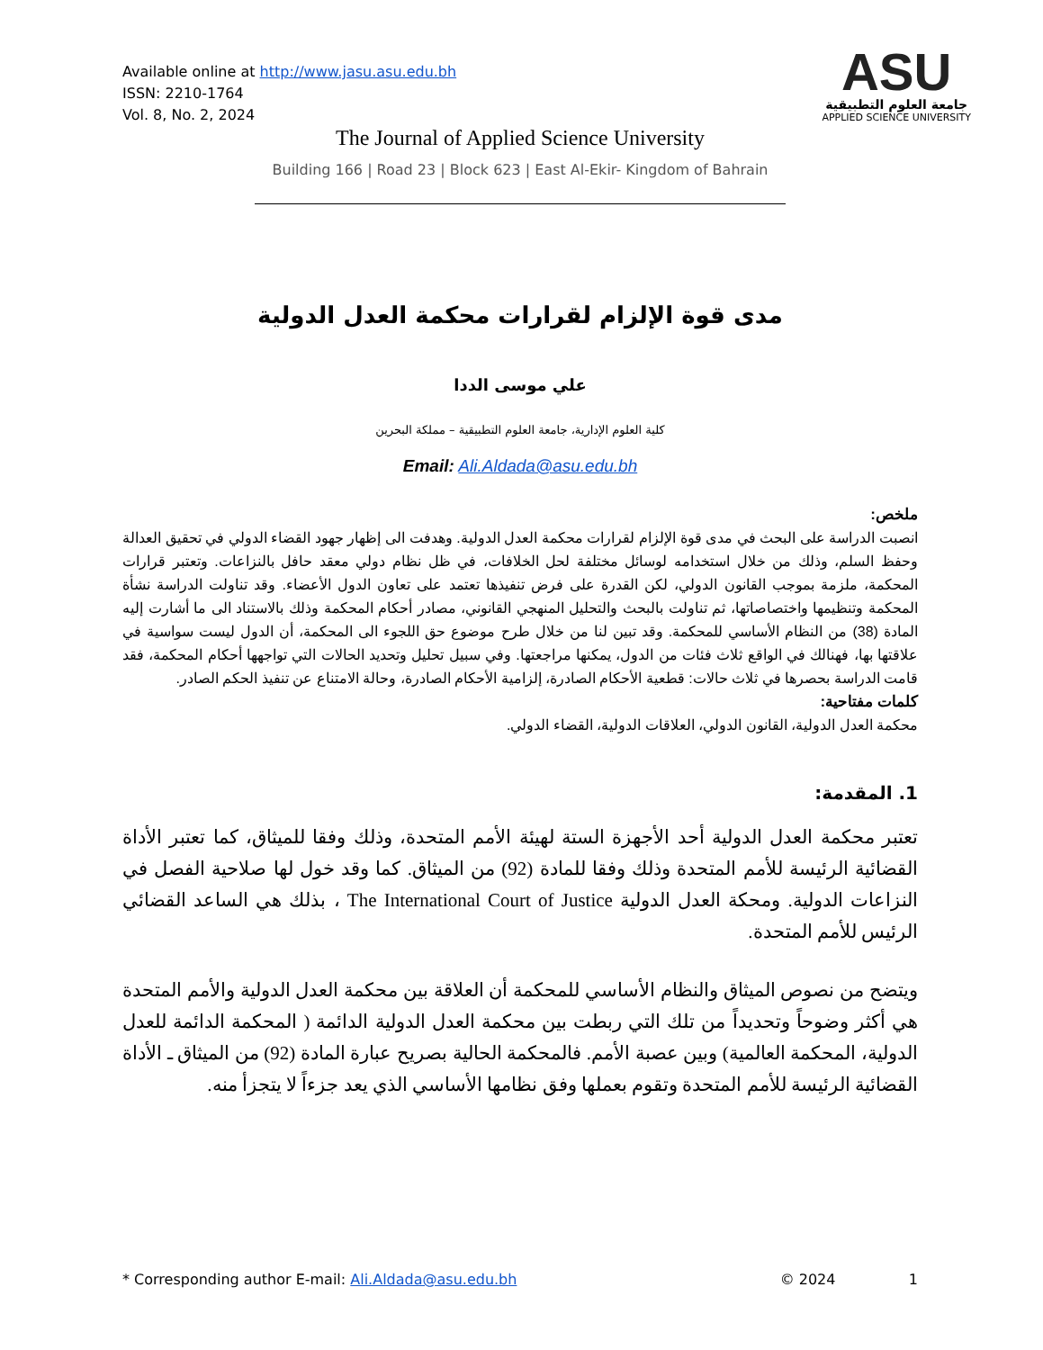Available online at http://www.jasu.asu.edu.bh
ISSN: 2210-1764
Vol. 8, No. 2, 2024
ASU
جامعة العلوم التطبيقية
APPLIED SCIENCE UNIVERSITY
The Journal of Applied Science University
Building 166 | Road 23 | Block 623 | East Al-Ekir- Kingdom of Bahrain
مدى قوة الإلزام لقرارات محكمة العدل الدولية
علي موسى الددا
كلية العلوم الإدارية، جامعة العلوم التطبيقية – مملكة البحرين
Email: Ali.Aldada@asu.edu.bh
ملخص:
انصبت الدراسة على البحث في مدى قوة الإلزام لقرارات محكمة العدل الدولية. وهدفت الى إظهار جهود القضاء الدولي في تحقيق العدالة وحفظ السلم، وذلك من خلال استخدامه لوسائل مختلفة لحل الخلافات، في ظل نظام دولي معقد حافل بالنزاعات. وتعتبر قرارات المحكمة، ملزمة بموجب القانون الدولي، لكن القدرة على فرض تنفيذها تعتمد على تعاون الدول الأعضاء. وقد تناولت الدراسة نشأة المحكمة وتنظيمها واختصاصاتها، ثم تناولت بالبحث والتحليل المنهجي القانوني، مصادر أحكام المحكمة وذلك بالاستناد الى ما أشارت إليه المادة (38) من النظام الأساسي للمحكمة. وقد تبين لنا من خلال طرح موضوع حق اللجوء الى المحكمة، أن الدول ليست سواسية في علاقتها بها، فهنالك في الواقع ثلاث فئات من الدول، يمكنها مراجعتها. وفي سبيل تحليل وتحديد الحالات التي تواجهها أحكام المحكمة، فقد قامت الدراسة بحصرها في ثلاث حالات: قطعية الأحكام الصادرة، إلزامية الأحكام الصادرة، وحالة الامتناع عن تنفيذ الحكم الصادر.
كلمات مفتاحية:
محكمة العدل الدولية، القانون الدولي، العلاقات الدولية، القضاء الدولي.
1. المقدمة:
تعتبر محكمة العدل الدولية أحد الأجهزة الستة لهيئة الأمم المتحدة، وذلك وفقا للميثاق، كما تعتبر الأداة القضائية الرئيسة للأمم المتحدة وذلك وفقا للمادة (92) من الميثاق. كما وقد خول لها صلاحية الفصل في النزاعات الدولية. ومحكة العدل الدولية The International Court of Justice ، بذلك هي الساعد القضائي الرئيس للأمم المتحدة.
ويتضح من نصوص الميثاق والنظام الأساسي للمحكمة أن العلاقة بين محكمة العدل الدولية والأمم المتحدة هي أكثر وضوحاً وتحديداً من تلك التي ربطت بين محكمة العدل الدولية الدائمة ( المحكمة الدائمة للعدل الدولية، المحكمة العالمية) وبين عصبة الأمم. فالمحكمة الحالية بصريح عبارة المادة (92) من الميثاق ـ الأداة القضائية الرئيسة للأمم المتحدة وتقوم بعملها وفق نظامها الأساسي الذي يعد جزءاً لا يتجزأ منه.
* Corresponding author E-mail: Ali.Aldada@asu.edu.bh © 2024 1